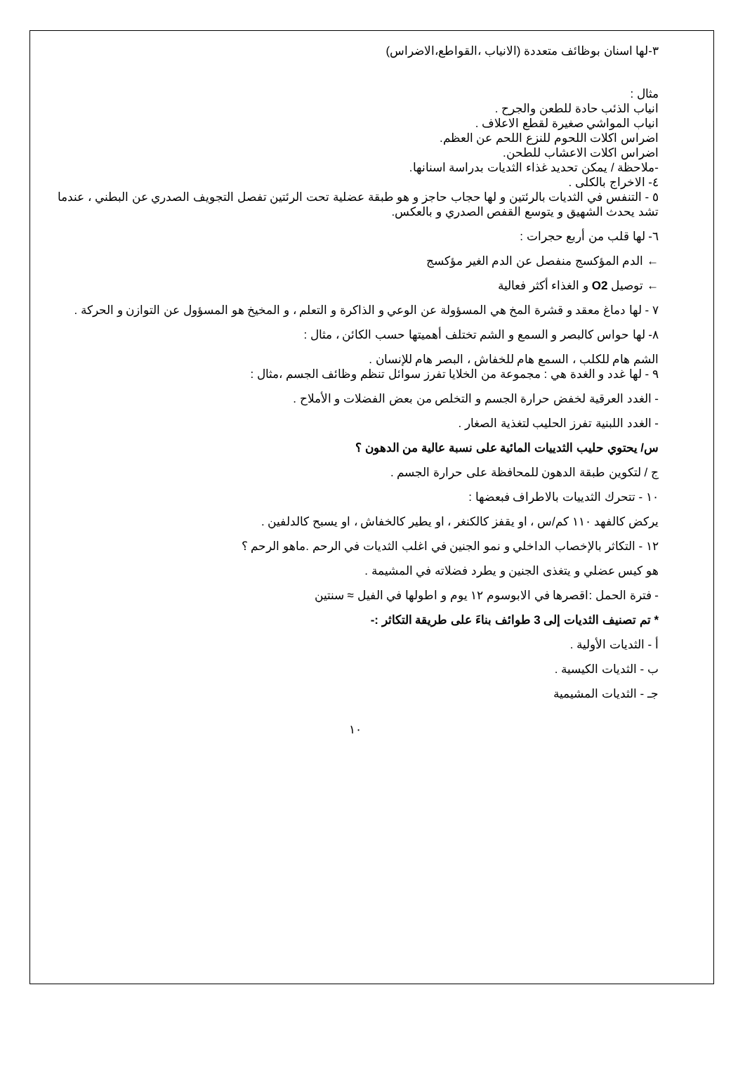٣-لها اسنان بوظائف متعددة (الانياب ،القواطع،الاضراس)
مثال :
انياب الذئب حادة للطعن والجرح .
انياب المواشي صغيرة لقطع الاعلاف .
اضراس اكلات اللحوم للنزع اللحم عن العظم.
اضراس اكلات الاعشاب للطحن.
-ملاحظة / يمكن تحديد غذاء الثديات بدراسة اسنانها.
٤- الاخراج بالكلى .
٥ - التنفس في الثديات بالرئتين و لها حجاب حاجز و هو طبقة عضلية تحت الرئتين تفصل التجويف الصدري عن البطني ، عندما تشد يحدث الشهيق و يتوسع القفص الصدري و بالعكس.
٦- لها قلب من أربع حجرات :
← الدم المؤكسج منفصل عن الدم الغير مؤكسج
← توصيل O2 و الغذاء أكثر فعالية
٧ - لها دماغ معقد و قشرة المخ هي المسؤولة عن الوعي و الذاكرة و التعلم ، و المخيخ هو المسؤول عن التوازن و الحركة .
٨- لها حواس كالبصر و السمع و الشم تختلف أهميتها حسب الكائن ، مثال :
الشم هام للكلب ، السمع هام للخفاش ، البصر هام للإنسان .
٩ - لها غدد و الغدة هي : مجموعة من الخلايا تفرز سوائل تنظم وظائف الجسم ،مثال :
- الغدد العرقية لخفض حرارة الجسم و التخلص من بعض الفضلات و الأملاح .
- الغدد اللبنية تفرز الحليب لتغذية الصغار .
س/ يحتوي حليب الثدييات المائية على نسبة عالية من الدهون ؟
ج / لتكوين طبقة الدهون للمحافظة على حرارة الجسم .
١٠ - تتحرك الثدييات بالاطراف فبعضها :
يركض كالفهد ١١٠ كم/س ، او يقفز كالكنغر ، او يطير كالخفاش ، او يسبح كالدلفين .
١٢ - التكاثر بالإخصاب الداخلي و نمو الجنين في اغلب الثديات في الرحم .ماهو الرحم ؟
هو كيس عضلي و يتغذى الجنين و يطرد فضلاته في المشيمة .
- فترة الحمل :اقصرها في الابوسوم ١٢ يوم و اطولها في الفيل ≈ سنتين
* تم تصنيف الثديات إلى 3 طوائف بناءَ على طريقة التكاثر :-
أ - الثديات الأولية .
ب - الثديات الكيسية .
جـ - الثديات المشيمية
١٠